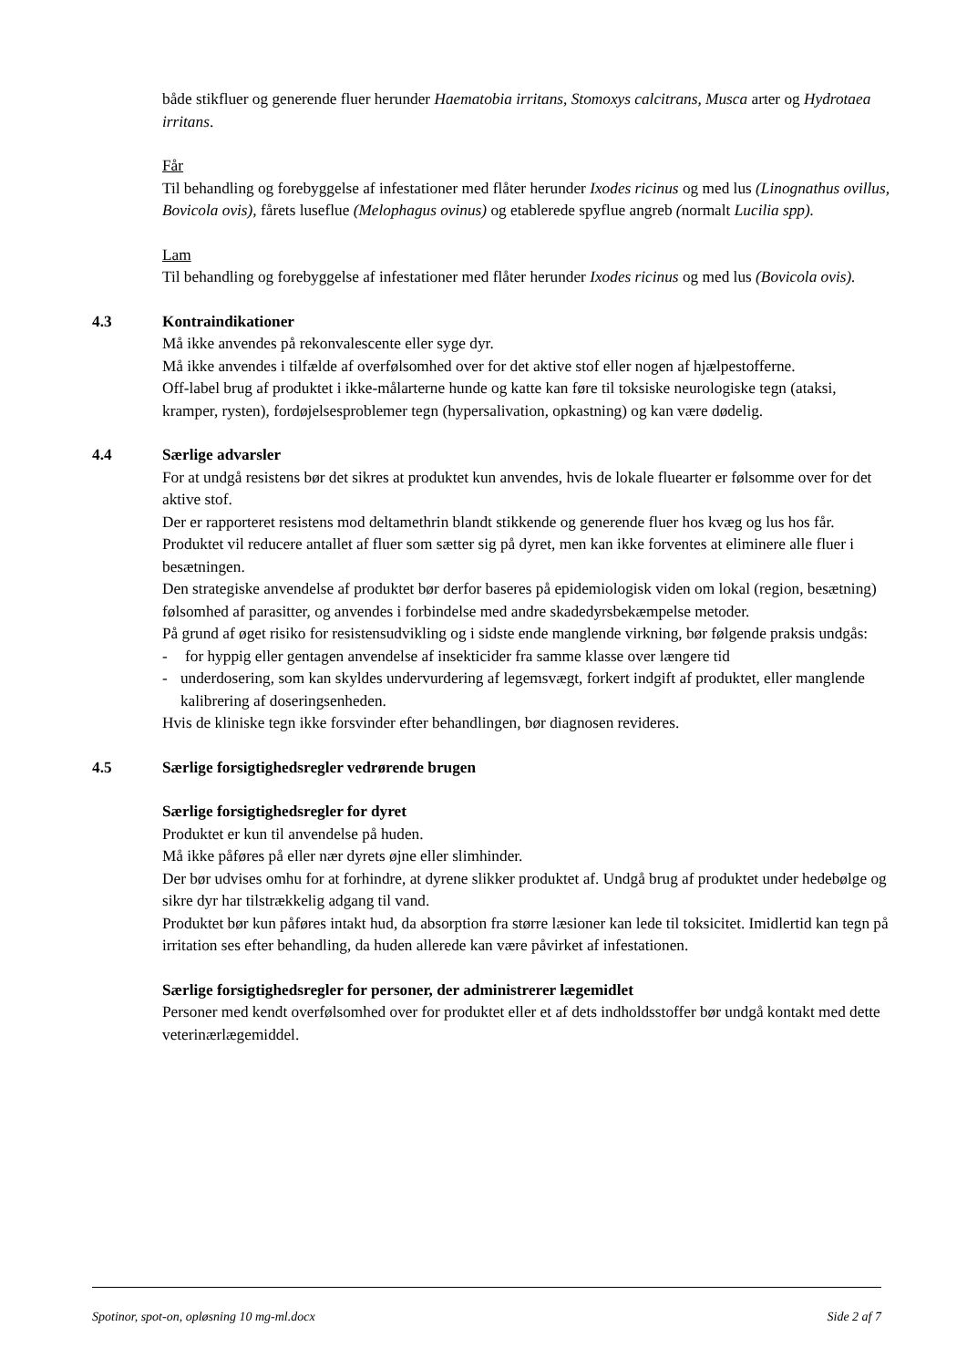både stikfluer og generende fluer herunder Haematobia irritans, Stomoxys calcitrans, Musca arter og Hydrotaea irritans.
Får
Til behandling og forebyggelse af infestationer med flåter herunder Ixodes ricinus og med lus (Linognathus ovillus, Bovicola ovis), fårets luseflue (Melophagus ovinus) og etablerede spyflue angreb (normalt Lucilia spp).
Lam
Til behandling og forebyggelse af infestationer med flåter herunder Ixodes ricinus og med lus (Bovicola ovis).
4.3 Kontraindikationer
Må ikke anvendes på rekonvalescente eller syge dyr.
Må ikke anvendes i tilfælde af overfølsomhed over for det aktive stof eller nogen af hjælpestofferne.
Off-label brug af produktet i ikke-målarterne hunde og katte kan føre til toksiske neurologiske tegn (ataksi, kramper, rysten), fordøjelsesproblemer tegn (hypersalivation, opkastning) og kan være dødelig.
4.4 Særlige advarsler
For at undgå resistens bør det sikres at produktet kun anvendes, hvis de lokale fluearter er følsomme over for det aktive stof.
Der er rapporteret resistens mod deltamethrin blandt stikkende og generende fluer hos kvæg og lus hos får.
Produktet vil reducere antallet af fluer som sætter sig på dyret, men kan ikke forventes at eliminere alle fluer i besætningen.
Den strategiske anvendelse af produktet bør derfor baseres på epidemiologisk viden om lokal (region, besætning) følsomhed af parasitter, og anvendes i forbindelse med andre skadedyrsbekæmpelse metoder.
På grund af øget risiko for resistensudvikling og i sidste ende manglende virkning, bør følgende praksis undgås:
- for hyppig eller gentagen anvendelse af insekticider fra samme klasse over længere tid
- underdosering, som kan skyldes undervurdering af legemsvægt, forkert indgift af produktet, eller manglende kalibrering af doseringsenheden.
Hvis de kliniske tegn ikke forsvinder efter behandlingen, bør diagnosen revideres.
4.5 Særlige forsigtighedsregler vedrørende brugen
Særlige forsigtighedsregler for dyret
Produktet er kun til anvendelse på huden.
Må ikke påføres på eller nær dyrets øjne eller slimhinder.
Der bør udvises omhu for at forhindre, at dyrene slikker produktet af. Undgå brug af produktet under hedebølge og sikre dyr har tilstrækkelig adgang til vand.
Produktet bør kun påføres intakt hud, da absorption fra større læsioner kan lede til toksicitet. Imidlertid kan tegn på irritation ses efter behandling, da huden allerede kan være påvirket af infestationen.
Særlige forsigtighedsregler for personer, der administrerer lægemidlet
Personer med kendt overfølsomhed over for produktet eller et af dets indholdsstoffer bør undgå kontakt med dette veterinærlægemiddel.
Spotinor, spot-on, opløsning 10 mg-ml.docx Side 2 af 7